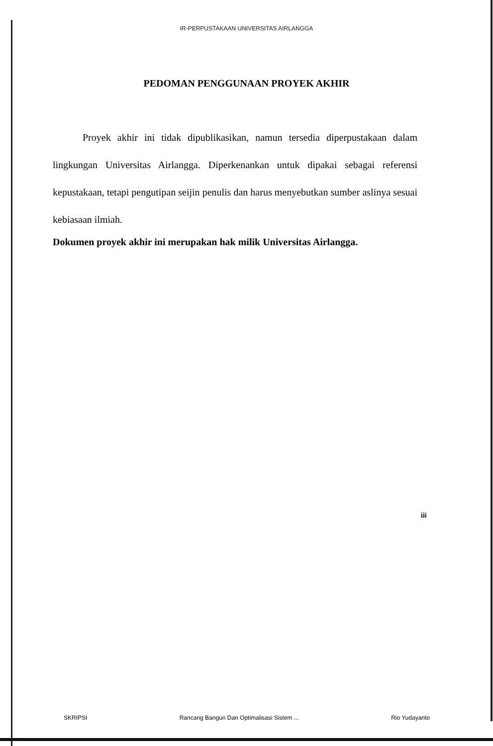IR-PERPUSTAKAAN UNIVERSITAS AIRLANGGA
PEDOMAN PENGGUNAAN PROYEK AKHIR
Proyek akhir ini tidak dipublikasikan, namun tersedia diperpustakaan dalam lingkungan Universitas Airlangga. Diperkenankan untuk dipakai sebagai referensi kepustakaan, tetapi pengutipan seijin penulis dan harus menyebutkan sumber aslinya sesuai kebiasaan ilmiah.
Dokumen proyek akhir ini merupakan hak milik Universitas Airlangga.
iii
SKRIPSI Rancang Bangun Dan Optimalisasi Sistem ... Rio Yudayanto